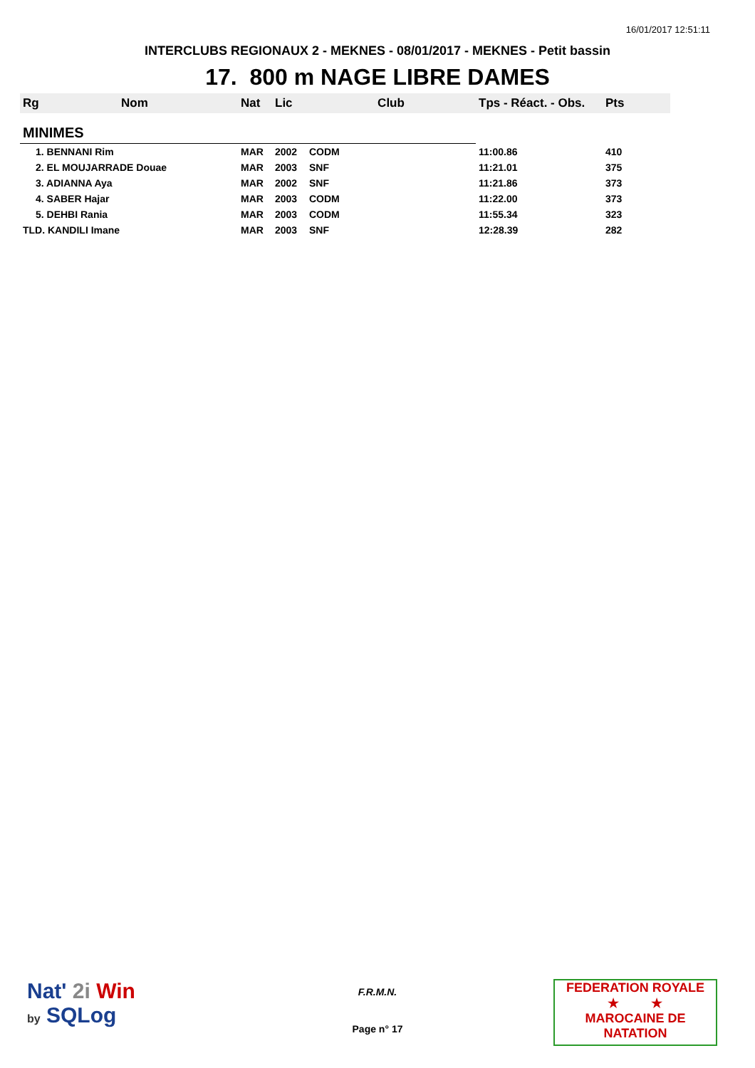16/01/2017 12:51:11
INTERCLUBS REGIONAUX 2 - MEKNES - 08/01/2017 - MEKNES - Petit bassin
17. 800 m NAGE LIBRE DAMES
| Rg | Nom | Nat | Lic | Club | Tps - Réact. - Obs. | Pts |
| --- | --- | --- | --- | --- | --- | --- |
| MINIMES | | | | | | |
| 1. BENNANI Rim | | MAR | 2002 | CODM | 11:00.86 | 410 |
| 2. EL MOUJARRADE Douae | | MAR | 2003 | SNF | 11:21.01 | 375 |
| 3. ADIANNA Aya | | MAR | 2002 | SNF | 11:21.86 | 373 |
| 4. SABER Hajar | | MAR | 2003 | CODM | 11:22.00 | 373 |
| 5. DEHBI Rania | | MAR | 2003 | CODM | 11:55.34 | 323 |
| TLD. KANDILI Imane | | MAR | 2003 | SNF | 12:28.39 | 282 |
Nat' 2i Win
by SQLog
F.R.M.N.
Page n° 17
FEDERATION ROYALE
★ ★
MAROCAINE DE NATATION